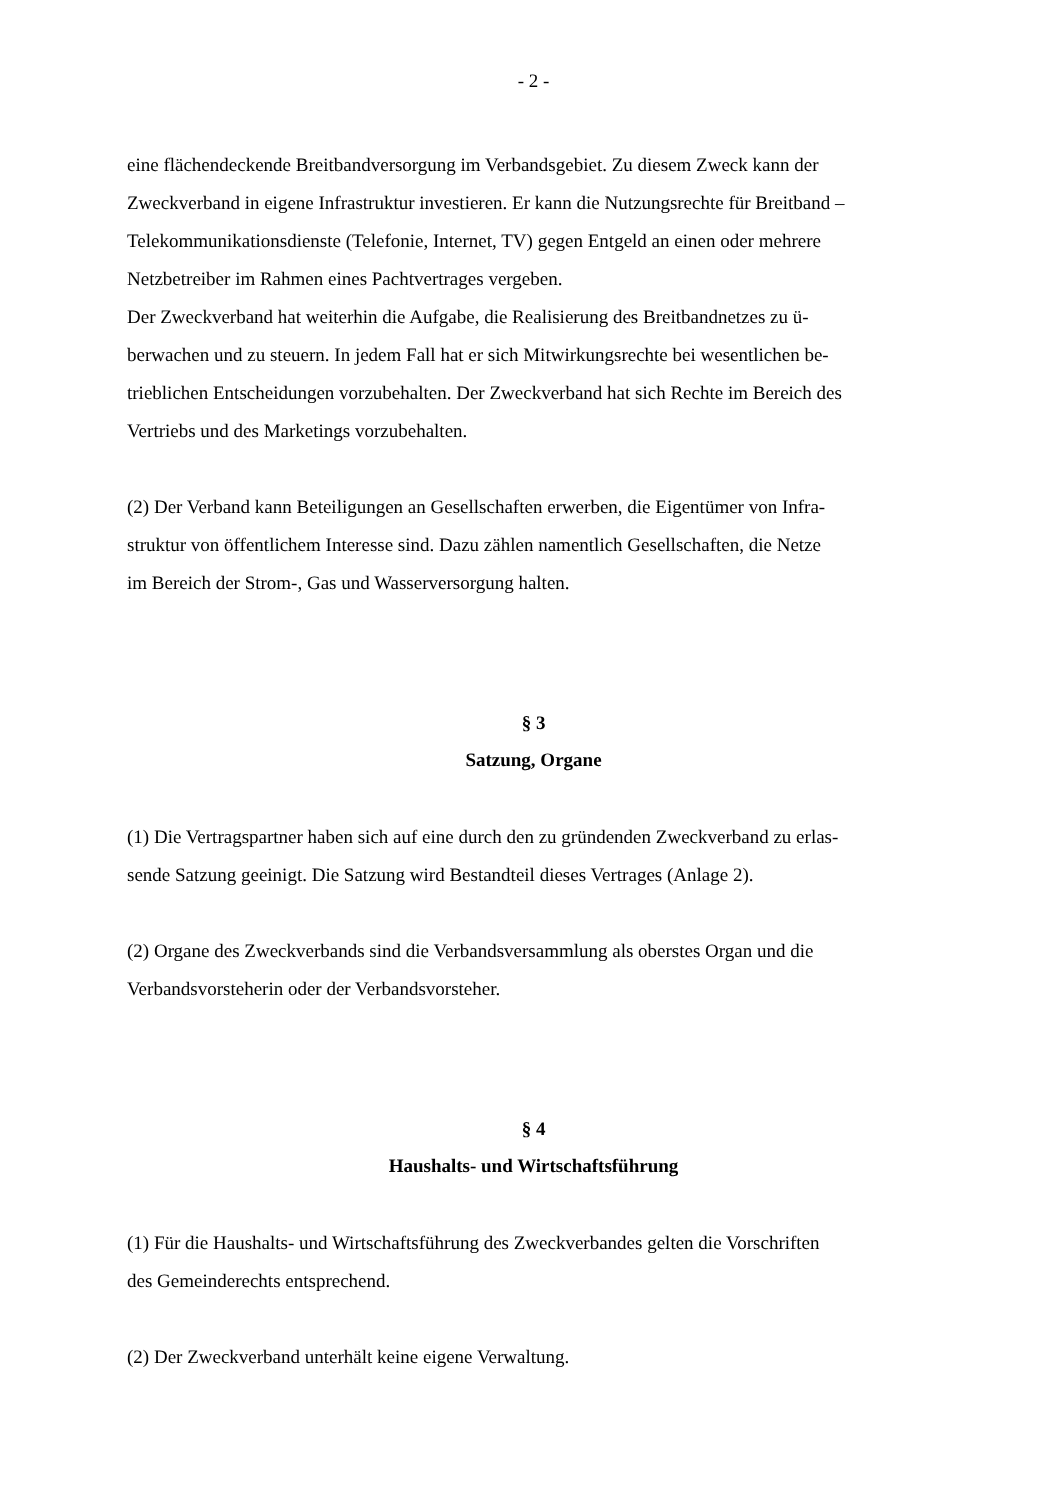- 2 -
eine flächendeckende Breitbandversorgung im Verbandsgebiet. Zu diesem Zweck kann der
Zweckverband in eigene Infrastruktur investieren. Er kann die Nutzungsrechte für Breitband –
Telekommunikationsdienste (Telefonie, Internet, TV) gegen Entgeld an einen oder mehrere
Netzbetreiber im Rahmen eines Pachtvertrages vergeben.
Der Zweckverband hat weiterhin die Aufgabe, die Realisierung des Breitbandnetzes zu ü-
berwachen und zu steuern. In jedem Fall hat er sich Mitwirkungsrechte bei wesentlichen be-
trieblichen Entscheidungen vorzubehalten. Der Zweckverband hat sich Rechte im Bereich des
Vertriebs und des Marketings vorzubehalten.
(2) Der Verband kann Beteiligungen an Gesellschaften erwerben, die Eigentümer von Infra-
struktur von öffentlichem Interesse sind. Dazu zählen namentlich Gesellschaften, die Netze
im Bereich der Strom-, Gas und Wasserversorgung halten.
§ 3
Satzung, Organe
(1) Die Vertragspartner haben sich auf eine durch den zu gründenden Zweckverband zu erlas-
sende Satzung geeinigt. Die Satzung wird Bestandteil dieses Vertrages (Anlage 2).
(2) Organe des Zweckverbands sind die Verbandsversammlung als oberstes Organ und die
Verbandsvorsteherin oder der Verbandsvorsteher.
§ 4
Haushalts- und Wirtschaftsführung
(1) Für die Haushalts- und Wirtschaftsführung des Zweckverbandes gelten die Vorschriften
des Gemeinderechts entsprechend.
(2) Der Zweckverband unterhält keine eigene Verwaltung.